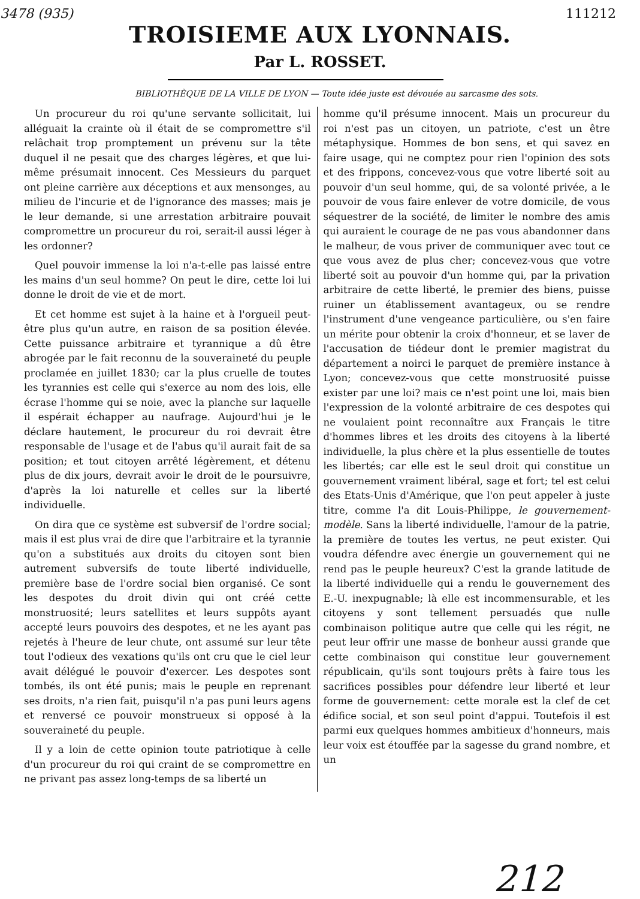3478 (935) 111212
TROISIEME AUX LYONNAIS.
Par L. ROSSET.
BIBLIOTHÈQUE DE LA VILLE DE LYON — Toute idée juste est dévouée au sarcasme des sots.
Un procureur du roi qu'une servante sollicitait, lui alléguait la crainte où il était de se compromettre s'il relâchait trop promptement un prévenu sur la tête duquel il ne pesait que des charges légères, et que lui-même présumait innocent. Ces Messieurs du parquet ont pleine carrière aux déceptions et aux mensonges, au milieu de l'incurie et de l'ignorance des masses; mais je le leur demande, si une arrestation arbitraire pouvait compromettre un procureur du roi, serait-il aussi léger à les ordonner?
Quel pouvoir immense la loi n'a-t-elle pas laissé entre les mains d'un seul homme? On peut le dire, cette loi lui donne le droit de vie et de mort.
Et cet homme est sujet à la haine et à l'orgueil peut-être plus qu'un autre, en raison de sa position élevée. Cette puissance arbitraire et tyrannique a dû être abrogée par le fait reconnu de la souveraineté du peuple proclamée en juillet 1830; car la plus cruelle de toutes les tyrannies est celle qui s'exerce au nom des lois, elle écrase l'homme qui se noie, avec la planche sur laquelle il espérait échapper au naufrage. Aujourd'hui je le déclare hautement, le procureur du roi devrait être responsable de l'usage et de l'abus qu'il aurait fait de sa position; et tout citoyen arrêté légèrement, et détenu plus de dix jours, devrait avoir le droit de le poursuivre, d'après la loi naturelle et celles sur la liberté individuelle.
On dira que ce système est subversif de l'ordre social; mais il est plus vrai de dire que l'arbitraire et la tyrannie qu'on a substitués aux droits du citoyen sont bien autrement subversifs de toute liberté individuelle, première base de l'ordre social bien organisé. Ce sont les despotes du droit divin qui ont créé cette monstruosité; leurs satellites et leurs suppôts ayant accepté leurs pouvoirs des despotes, et ne les ayant pas rejetés à l'heure de leur chute, ont assumé sur leur tête tout l'odieux des vexations qu'ils ont cru que le ciel leur avait délégué le pouvoir d'exercer. Les despotes sont tombés, ils ont été punis; mais le peuple en reprenant ses droits, n'a rien fait, puisqu'il n'a pas puni leurs agens et renversé ce pouvoir monstrueux si opposé à la souveraineté du peuple.
Il y a loin de cette opinion toute patriotique à celle d'un procureur du roi qui craint de se compromettre en ne privant pas assez long-temps de sa liberté un
homme qu'il présume innocent. Mais un procureur du roi n'est pas un citoyen, un patriote, c'est un être métaphysique. Hommes de bon sens, et qui savez en faire usage, qui ne comptez pour rien l'opinion des sots et des frippons, concevez-vous que votre liberté soit au pouvoir d'un seul homme, qui, de sa volonté privée, a le pouvoir de vous faire enlever de votre domicile, de vous séquestrer de la société, de limiter le nombre des amis qui auraient le courage de ne pas vous abandonner dans le malheur, de vous priver de communiquer avec tout ce que vous avez de plus cher; concevez-vous que votre liberté soit au pouvoir d'un homme qui, par la privation arbitraire de cette liberté, le premier des biens, puisse ruiner un établissement avantageux, ou se rendre l'instrument d'une vengeance particulière, ou s'en faire un mérite pour obtenir la croix d'honneur, et se laver de l'accusation de tiédeur dont le premier magistrat du département a noirci le parquet de première instance à Lyon; concevez-vous que cette monstruosité puisse exister par une loi? mais ce n'est point une loi, mais bien l'expression de la volonté arbitraire de ces despotes qui ne voulaient point reconnaître aux Français le titre d'hommes libres et les droits des citoyens à la liberté individuelle, la plus chère et la plus essentielle de toutes les libertés; car elle est le seul droit qui constitue un gouvernement vraiment libéral, sage et fort; tel est celui des Etats-Unis d'Amérique, que l'on peut appeler à juste titre, comme l'a dit Louis-Philippe, le gouvernement-modèle. Sans la liberté individuelle, l'amour de la patrie, la première de toutes les vertus, ne peut exister. Qui voudra défendre avec énergie un gouvernement qui ne rend pas le peuple heureux? C'est la grande latitude de la liberté individuelle qui a rendu le gouvernement des E.-U. inexpugnable; là elle est incommensurable, et les citoyens y sont tellement persuadés que nulle combinaison politique autre que celle qui les régit, ne peut leur offrir une masse de bonheur aussi grande que cette combinaison qui constitue leur gouvernement républicain, qu'ils sont toujours prêts à faire tous les sacrifices possibles pour défendre leur liberté et leur forme de gouvernement: cette morale est la clef de cet édifice social, et son seul point d'appui. Toutefois il est parmi eux quelques hommes ambitieux d'honneurs, mais leur voix est étouffée par la sagesse du grand nombre, et un
212